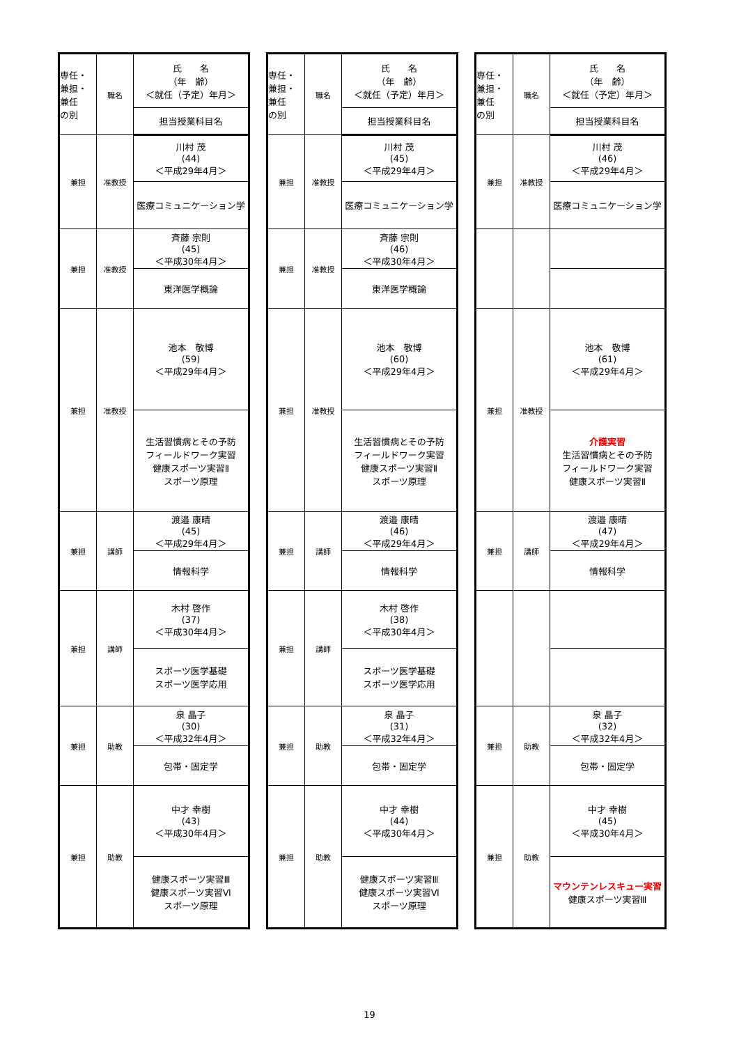| 専任・ 兼担・ 兼任 の別 | 職名 | 氏 名 （年 齢） ＜就任（予定）年月＞ |
| --- | --- | --- |
| | | 担当授業科目名 |
| 兼担 | 准教授 | 川村 茂 (44) ＜平成29年4月＞ |
| | | 医療コミュニケーション学 |
| 兼担 | 准教授 | 斉藤 宗則 (45) ＜平成30年4月＞ |
| | | 東洋医学概論 |
| 兼担 | 准教授 | 池本 敬博 (59) ＜平成29年4月＞ |
| | | 生活習慣病とその予防 フィールドワーク実習 健康スポーツ実習Ⅱ スポーツ原理 |
| 兼担 | 講師 | 渡邉 康晴 (45) ＜平成29年4月＞ |
| | | 情報科学 |
| 兼担 | 講師 | 木村 啓作 (37) ＜平成30年4月＞ |
| | | スポーツ医学基礎 スポーツ医学応用 |
| 兼担 | 助教 | 泉 晶子 (30) ＜平成32年4月＞ |
| | | 包帯・固定学 |
| 兼担 | 助教 | 中才 幸樹 (43) ＜平成30年4月＞ |
| | | 健康スポーツ実習Ⅲ 健康スポーツ実習Ⅵ スポーツ原理 |
| 専任・ 兼担・ 兼任 の別 | 職名 | 氏 名 （年 齢） ＜就任（予定）年月＞ |
| --- | --- | --- |
| | | 担当授業科目名 |
| 兼担 | 准教授 | 川村 茂 (45) ＜平成29年4月＞ |
| | | 医療コミュニケーション学 |
| 兼担 | 准教授 | 斉藤 宗則 (46) ＜平成30年4月＞ |
| | | 東洋医学概論 |
| 兼担 | 准教授 | 池本 敬博 (60) ＜平成29年4月＞ |
| | | 生活習慣病とその予防 フィールドワーク実習 健康スポーツ実習Ⅱ スポーツ原理 |
| 兼担 | 講師 | 渡邉 康晴 (46) ＜平成29年4月＞ |
| | | 情報科学 |
| 兼担 | 講師 | 木村 啓作 (38) ＜平成30年4月＞ |
| | | スポーツ医学基礎 スポーツ医学応用 |
| 兼担 | 助教 | 泉 晶子 (31) ＜平成32年4月＞ |
| | | 包帯・固定学 |
| 兼担 | 助教 | 中才 幸樹 (44) ＜平成30年4月＞ |
| | | 健康スポーツ実習Ⅲ 健康スポーツ実習Ⅵ スポーツ原理 |
| 専任・ 兼担・ 兼任 の別 | 職名 | 氏 名 （年 齢） ＜就任（予定）年月＞ |
| --- | --- | --- |
| | | 担当授業科目名 |
| 兼担 | 准教授 | 川村 茂 (46) ＜平成29年4月＞ |
| | | 医療コミュニケーション学 |
| 兼担 | 准教授 | 池本 敬博 (61) ＜平成29年4月＞ |
| | | 介護実習 生活習慣病とその予防 フィールドワーク実習 健康スポーツ実習Ⅱ |
| 兼担 | 講師 | 渡邉 康晴 (47) ＜平成29年4月＞ |
| | | 情報科学 |
| 兼担 | 助教 | 泉 晶子 (32) ＜平成32年4月＞ |
| | | 包帯・固定学 |
| 兼担 | 助教 | 中才 幸樹 (45) ＜平成30年4月＞ |
| | | マウンテンレスキュー実習 健康スポーツ実習Ⅲ |
19